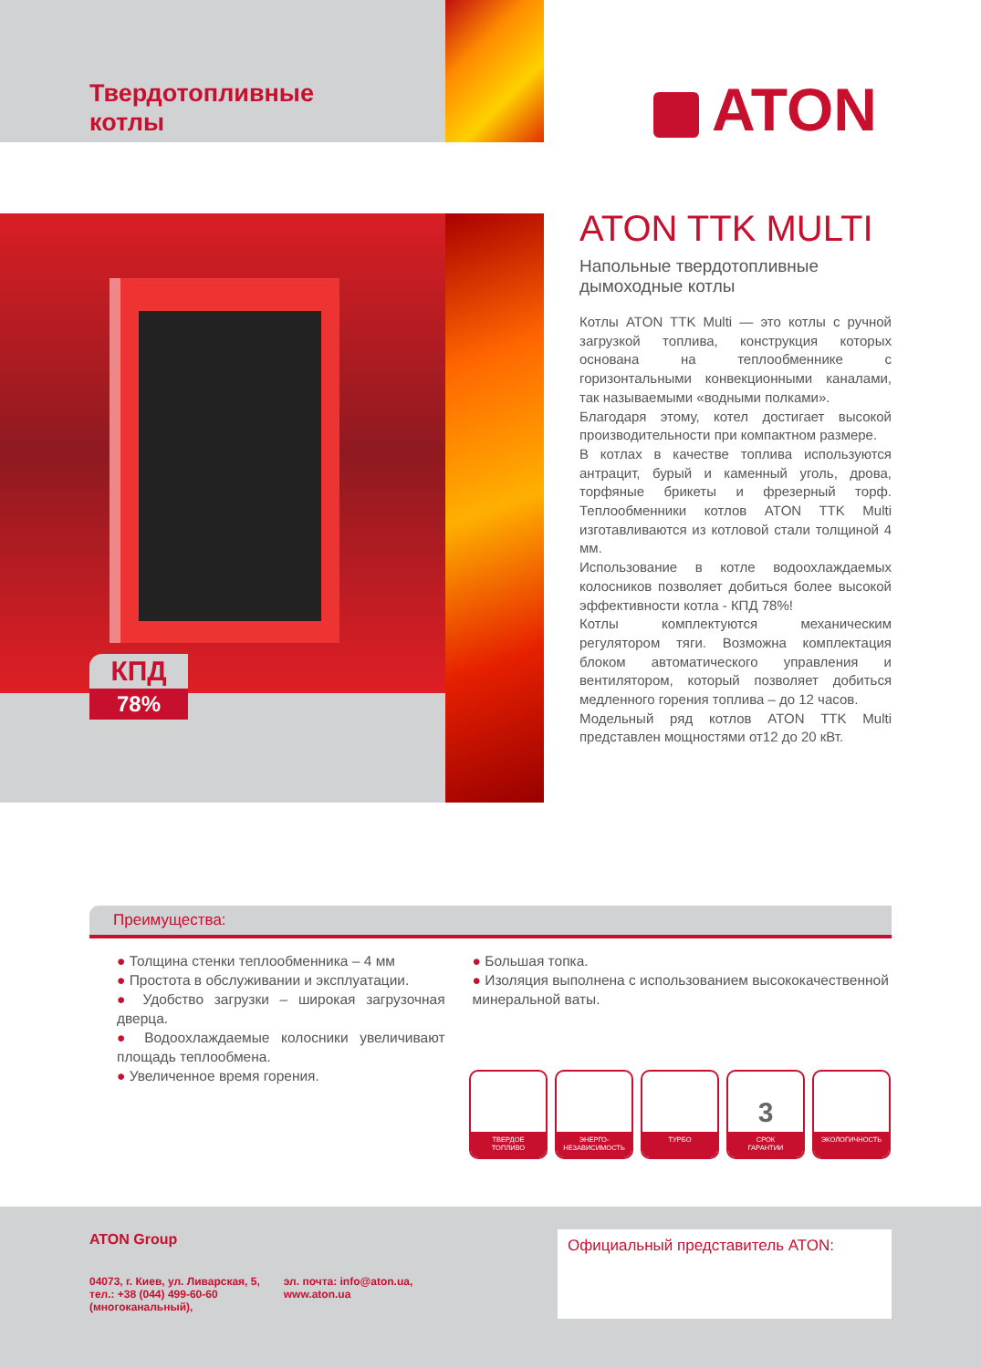Твердотопливные
котлы
ATON
КПД
78%
ATON TTK MULTI
Напольные твердотопливные
дымоходные котлы
Котлы ATON TTK Multi — это котлы с ручной загрузкой топлива, конструкция которых основана на теплообменнике с горизонтальными конвекционными каналами, так называемыми «водными полками».
Благодаря этому, котел достигает высокой производительности при компактном размере.
В котлах в качестве топлива используются антрацит, бурый и каменный уголь, дрова, торфяные брикеты и фрезерный торф. Теплообменники котлов ATON TTK Multi изготавливаются из котловой стали толщиной 4 мм.
Использование в котле водоохлаждаемых колосников позволяет добиться более высокой эффективности котла - КПД 78%!
Котлы комплектуются механическим регулятором тяги. Возможна комплектация блоком автоматического управления и вентилятором, который позволяет добиться медленного горения топлива – до 12 часов.
Модельный ряд котлов ATON TTK Multi представлен мощностями от12 до 20 кВт.
Преимущества:
● Толщина стенки теплообменника – 4 мм
● Простота в обслуживании и эксплуатации.
● Удобство загрузки – широкая загрузочная дверца.
● Водоохлаждаемые колосники увеличивают площадь теплообмена.
● Увеличенное время горения.
● Большая топка.
● Изоляция выполнена с использованием высококачественной минеральной ваты.
ТВЕРДОЕ
ТОПЛИВО
ЭНЕРГО-
НЕЗАВИСИМОСТЬ
ТУРБО
3
СРОК
ГАРАНТИИ
ЭКОЛОГИЧНОСТЬ
ATON Group
04073, г. Киев, ул. Ливарская, 5,
тел.: +38 (044) 499-60-60
(многоканальный),
эл. почта: info@aton.ua,
www.aton.ua
Официальный представитель ATON: